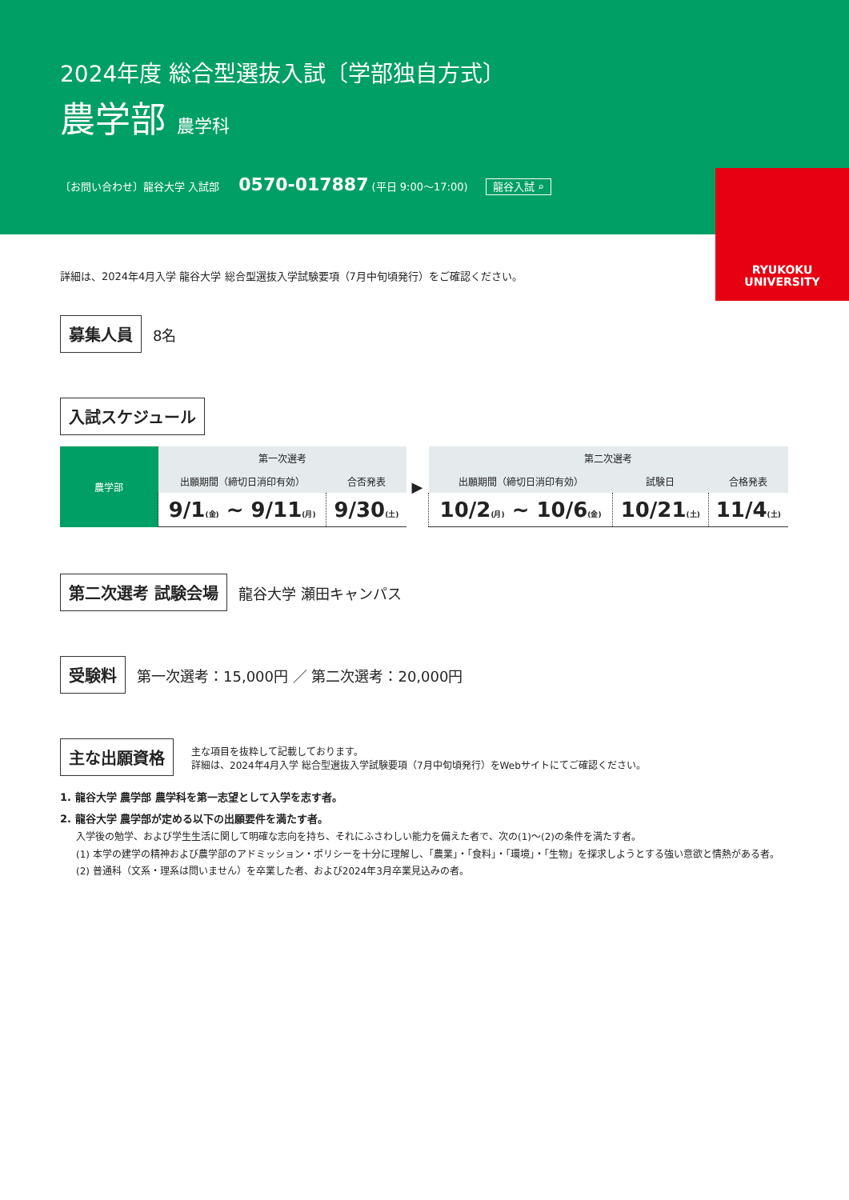2024年度 総合型選抜入試〔学部独自方式〕
農学部 農学科
〔お問い合わせ〕龍谷大学 入試部 0570-017887 (平日 9:00〜17:00) 龍谷入試 ⌕
RYUKOKU
UNIVERSITY
詳細は、2024年4月入学 龍谷大学 総合型選抜入学試験要項（7月中旬頃発行）をご確認ください。
募集人員 8名
入試スケジュール
| 農学部 | 第一次選考 | | ▶ | 第二次選考 | | |
| | 出願期間（締切日消印有効） | 合否発表 | | 出願期間（締切日消印有効） | 試験日 | 合格発表 |
| | 9/1 (金) ~ 9/11 (月) | 9/30 (土) | | 10/2 (月) ~ 10/6 (金) | 10/21 (土) | 11/4 (土) |
第二次選考 試験会場 龍谷大学 瀬田キャンパス
受験料 第一次選考：15,000円 ／ 第二次選考：20,000円
主な出願資格 主な項目を抜粋して記載しております。
詳細は、2024年4月入学 総合型選抜入学試験要項（7月中旬頃発行）をWebサイトにてご確認ください。
1. 龍谷大学 農学部 農学科を第一志望として入学を志す者。
2. 龍谷大学 農学部が定める以下の出願要件を満たす者。
入学後の勉学、および学生生活に関して明確な志向を持ち、それにふさわしい能力を備えた者で、次の(1)〜(2)の条件を満たす者。
(1) 本学の建学の精神および農学部のアドミッション・ポリシーを十分に理解し、「農業」・「食料」・「環境」・「生物」を探求しようとする強い意欲と情熱がある者。
(2) 普通科（文系・理系は問いません）を卒業した者、および2024年3月卒業見込みの者。